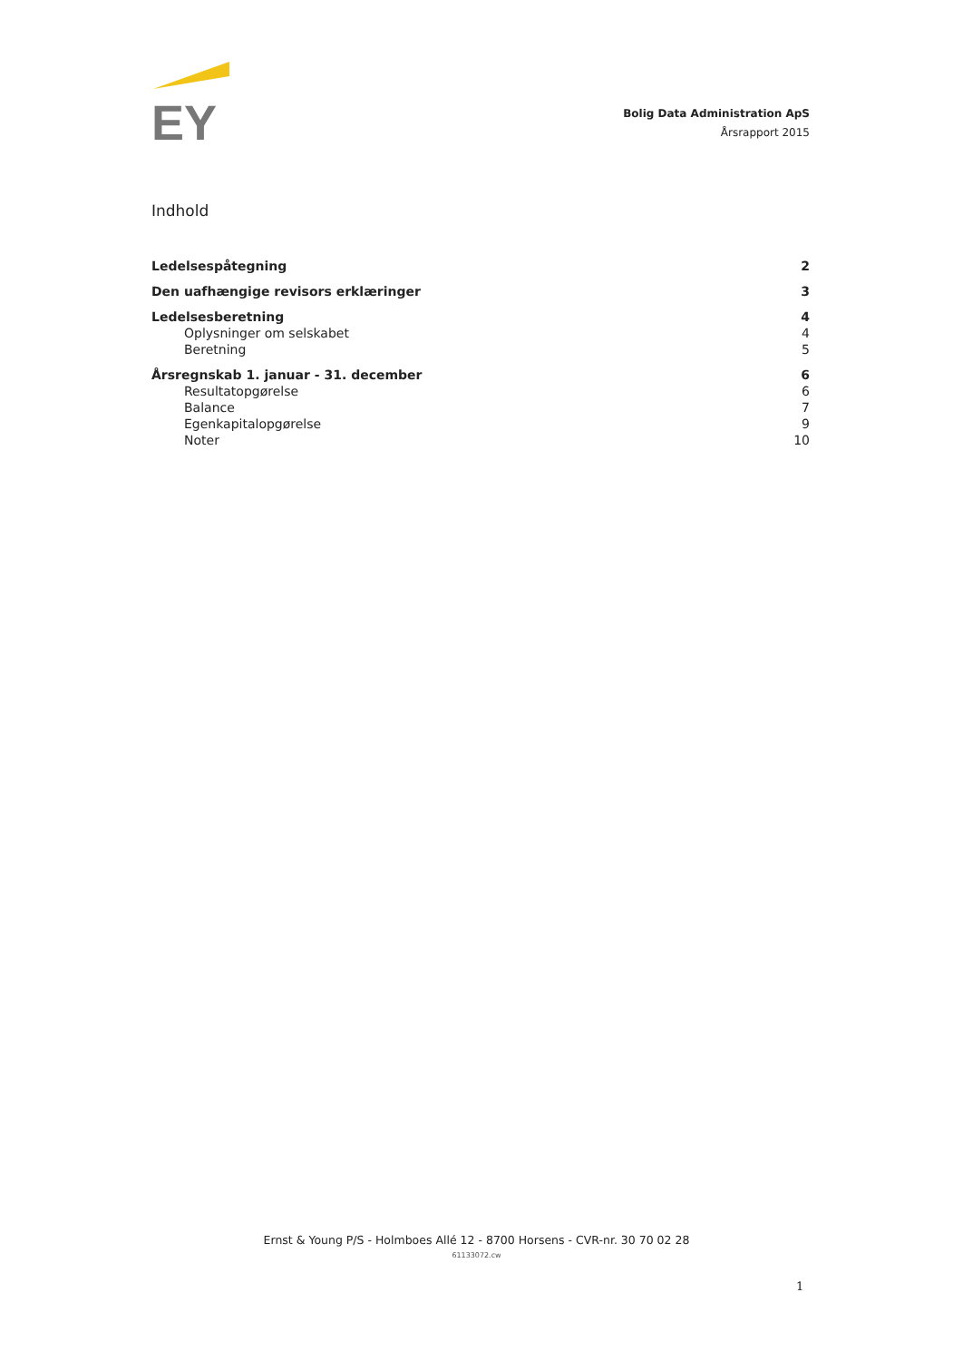EY
Bolig Data Administration ApS
Årsrapport 2015
Indhold
Ledelsespåtegning 2
Den uafhængige revisors erklæringer 3
Ledelsesberetning 4
Oplysninger om selskabet 4
Beretning 5
Årsregnskab 1. januar - 31. december 6
Resultatopgørelse 6
Balance 7
Egenkapitalopgørelse 9
Noter 10
Ernst & Young P/S - Holmboes Allé 12 - 8700 Horsens - CVR-nr. 30 70 02 28
61133072.cw
1